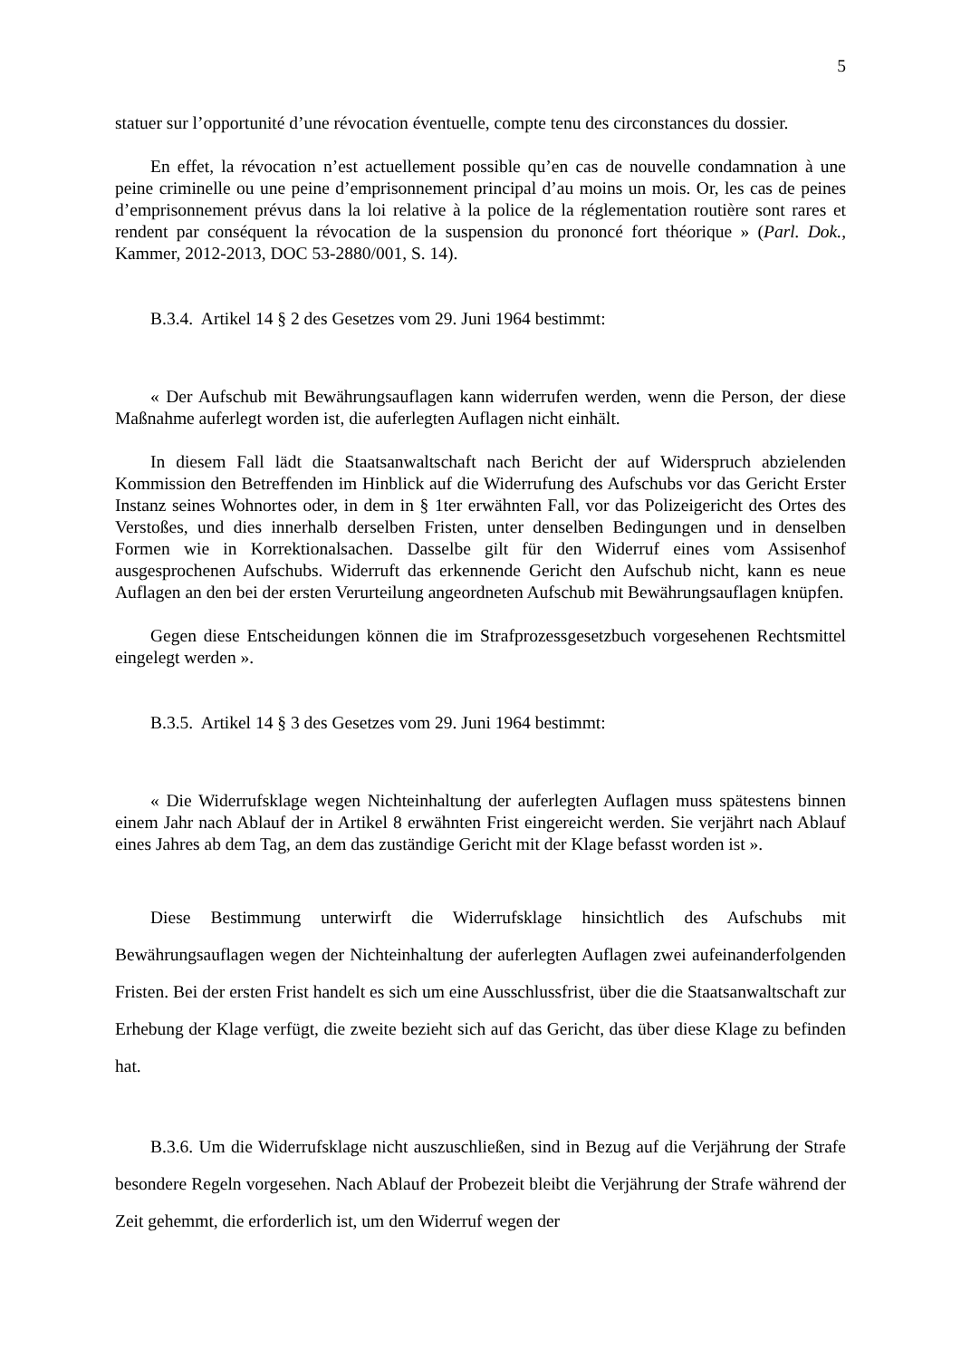5
statuer sur l’opportunité d’une révocation éventuelle, compte tenu des circonstances du dossier.
En effet, la révocation n’est actuellement possible qu’en cas de nouvelle condamnation à une peine criminelle ou une peine d’emprisonnement principal d’au moins un mois. Or, les cas de peines d’emprisonnement prévus dans la loi relative à la police de la réglementation routière sont rares et rendent par conséquent la révocation de la suspension du prononcé fort théorique » (Parl. Dok., Kammer, 2012-2013, DOC 53-2880/001, S. 14).
B.3.4. Artikel 14 § 2 des Gesetzes vom 29. Juni 1964 bestimmt:
« Der Aufschub mit Bewährungsauflagen kann widerrufen werden, wenn die Person, der diese Maßnahme auferlegt worden ist, die auferlegten Auflagen nicht einhält.
In diesem Fall lädt die Staatsanwaltschaft nach Bericht der auf Widerspruch abzielenden Kommission den Betreffenden im Hinblick auf die Widerrufung des Aufschubs vor das Gericht Erster Instanz seines Wohnortes oder, in dem in § 1ter erwähnten Fall, vor das Polizeigericht des Ortes des Verstoßes, und dies innerhalb derselben Fristen, unter denselben Bedingungen und in denselben Formen wie in Korrektionalsachen. Dasselbe gilt für den Widerruf eines vom Assisenhof ausgesprochenen Aufschubs. Widerruft das erkennende Gericht den Aufschub nicht, kann es neue Auflagen an den bei der ersten Verurteilung angeordneten Aufschub mit Bewährungsauflagen knüpfen.
Gegen diese Entscheidungen können die im Strafprozessgesetzbuch vorgesehenen Rechtsmittel eingelegt werden ».
B.3.5. Artikel 14 § 3 des Gesetzes vom 29. Juni 1964 bestimmt:
« Die Widerrufsklage wegen Nichteinhaltung der auferlegten Auflagen muss spätestens binnen einem Jahr nach Ablauf der in Artikel 8 erwähnten Frist eingereicht werden. Sie verjährt nach Ablauf eines Jahres ab dem Tag, an dem das zuständige Gericht mit der Klage befasst worden ist ».
Diese Bestimmung unterwirft die Widerrufsklage hinsichtlich des Aufschubs mit Bewährungsauflagen wegen der Nichteinhaltung der auferlegten Auflagen zwei aufeinanderfolgenden Fristen. Bei der ersten Frist handelt es sich um eine Ausschlussfrist, über die die Staatsanwaltschaft zur Erhebung der Klage verfügt, die zweite bezieht sich auf das Gericht, das über diese Klage zu befinden hat.
B.3.6. Um die Widerrufsklage nicht auszuschließen, sind in Bezug auf die Verjährung der Strafe besondere Regeln vorgesehen. Nach Ablauf der Probezeit bleibt die Verjährung der Strafe während der Zeit gehemmt, die erforderlich ist, um den Widerruf wegen der